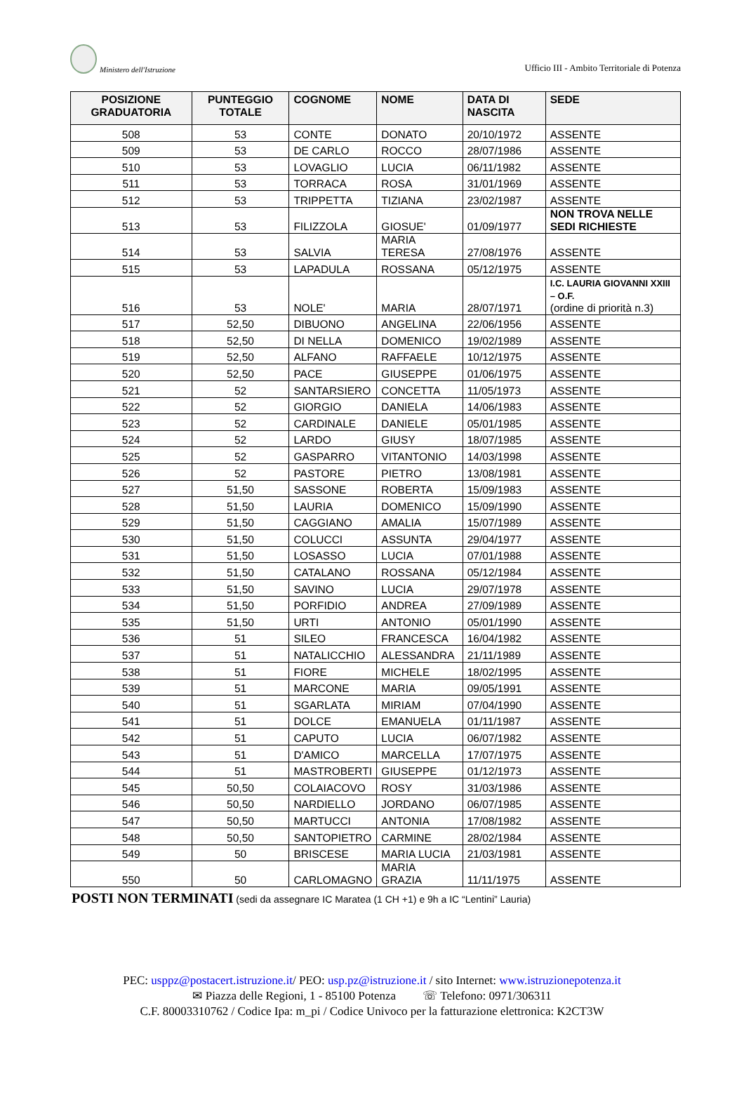Ministero dell'Istruzione
Ufficio III - Ambito Territoriale di Potenza
| POSIZIONE GRADUATORIA | PUNTEGGIO TOTALE | COGNOME | NOME | DATA DI NASCITA | SEDE |
| --- | --- | --- | --- | --- | --- |
| 508 | 53 | CONTE | DONATO | 20/10/1972 | ASSENTE |
| 509 | 53 | DE CARLO | ROCCO | 28/07/1986 | ASSENTE |
| 510 | 53 | LOVAGLIO | LUCIA | 06/11/1982 | ASSENTE |
| 511 | 53 | TORRACA | ROSA | 31/01/1969 | ASSENTE |
| 512 | 53 | TRIPPETTA | TIZIANA | 23/02/1987 | ASSENTE |
| 513 | 53 | FILIZZOLA | GIOSUE' | 01/09/1977 | NON TROVA NELLE SEDI RICHIESTE |
| 514 | 53 | SALVIA | MARIA TERESA | 27/08/1976 | ASSENTE |
| 515 | 53 | LAPADULA | ROSSANA | 05/12/1975 | ASSENTE |
| 516 | 53 | NOLE' | MARIA | 28/07/1971 | I.C. LAURIA GIOVANNI XXIII – O.F. (ordine di priorità n.3) |
| 517 | 52,50 | DIBUONO | ANGELINA | 22/06/1956 | ASSENTE |
| 518 | 52,50 | DI NELLA | DOMENICO | 19/02/1989 | ASSENTE |
| 519 | 52,50 | ALFANO | RAFFAELE | 10/12/1975 | ASSENTE |
| 520 | 52,50 | PACE | GIUSEPPE | 01/06/1975 | ASSENTE |
| 521 | 52 | SANTARSIERO | CONCETTA | 11/05/1973 | ASSENTE |
| 522 | 52 | GIORGIO | DANIELA | 14/06/1983 | ASSENTE |
| 523 | 52 | CARDINALE | DANIELE | 05/01/1985 | ASSENTE |
| 524 | 52 | LARDO | GIUSY | 18/07/1985 | ASSENTE |
| 525 | 52 | GASPARRO | VITANTONIO | 14/03/1998 | ASSENTE |
| 526 | 52 | PASTORE | PIETRO | 13/08/1981 | ASSENTE |
| 527 | 51,50 | SASSONE | ROBERTA | 15/09/1983 | ASSENTE |
| 528 | 51,50 | LAURIA | DOMENICO | 15/09/1990 | ASSENTE |
| 529 | 51,50 | CAGGIANO | AMALIA | 15/07/1989 | ASSENTE |
| 530 | 51,50 | COLUCCI | ASSUNTA | 29/04/1977 | ASSENTE |
| 531 | 51,50 | LOSASSO | LUCIA | 07/01/1988 | ASSENTE |
| 532 | 51,50 | CATALANO | ROSSANA | 05/12/1984 | ASSENTE |
| 533 | 51,50 | SAVINO | LUCIA | 29/07/1978 | ASSENTE |
| 534 | 51,50 | PORFIDIO | ANDREA | 27/09/1989 | ASSENTE |
| 535 | 51,50 | URTI | ANTONIO | 05/01/1990 | ASSENTE |
| 536 | 51 | SILEO | FRANCESCA | 16/04/1982 | ASSENTE |
| 537 | 51 | NATALICCHIO | ALESSANDRA | 21/11/1989 | ASSENTE |
| 538 | 51 | FIORE | MICHELE | 18/02/1995 | ASSENTE |
| 539 | 51 | MARCONE | MARIA | 09/05/1991 | ASSENTE |
| 540 | 51 | SGARLATA | MIRIAM | 07/04/1990 | ASSENTE |
| 541 | 51 | DOLCE | EMANUELA | 01/11/1987 | ASSENTE |
| 542 | 51 | CAPUTO | LUCIA | 06/07/1982 | ASSENTE |
| 543 | 51 | D'AMICO | MARCELLA | 17/07/1975 | ASSENTE |
| 544 | 51 | MASTROBERTI | GIUSEPPE | 01/12/1973 | ASSENTE |
| 545 | 50,50 | COLAIACOVO | ROSY | 31/03/1986 | ASSENTE |
| 546 | 50,50 | NARDIELLO | JORDANO | 06/07/1985 | ASSENTE |
| 547 | 50,50 | MARTUCCI | ANTONIA | 17/08/1982 | ASSENTE |
| 548 | 50,50 | SANTOPIETRO | CARMINE | 28/02/1984 | ASSENTE |
| 549 | 50 | BRISCESE | MARIA LUCIA | 21/03/1981 | ASSENTE |
| 550 | 50 | CARLOMAGNO | MARIA GRAZIA | 11/11/1975 | ASSENTE |
POSTI NON TERMINATI (sedi da assegnare IC Maratea (1 CH +1) e 9h a IC “Lentini” Lauria)
PEC: usppz@postacert.istruzione.it/ PEO: usp.pz@istruzione.it / sito Internet: www.istruzionepotenza.it
✉ Piazza delle Regioni, 1 - 85100 Potenza ☏ Telefono: 0971/306311
C.F. 80003310762 / Codice Ipa: m_pi / Codice Univoco per la fatturazione elettronica: K2CT3W